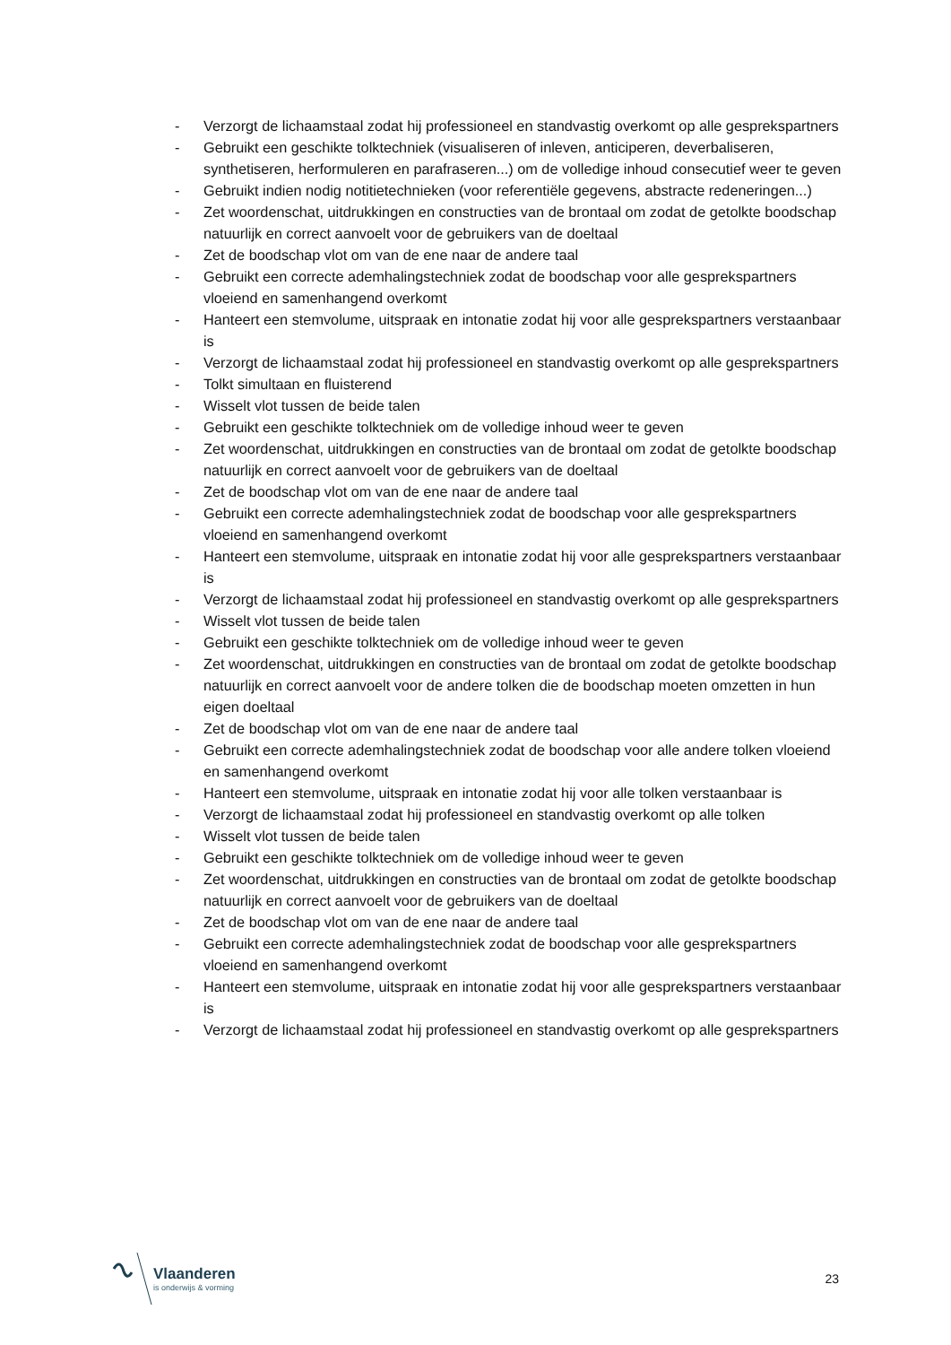- Verzorgt de lichaamstaal zodat hij professioneel en standvastig overkomt op alle gesprekspartners
- Gebruikt een geschikte tolktechniek (visualiseren of inleven, anticiperen, deverbaliseren, synthetiseren, herformuleren en parafraseren...) om de volledige inhoud consecutief weer te geven
- Gebruikt indien nodig notitietechnieken (voor referentiële gegevens, abstracte redeneringen...)
- Zet woordenschat, uitdrukkingen en constructies van de brontaal om zodat de getolkte boodschap natuurlijk en correct aanvoelt voor de gebruikers van de doeltaal
- Zet de boodschap vlot om van de ene naar de andere taal
- Gebruikt een correcte ademhalingstechniek zodat de boodschap voor alle gesprekspartners vloeiend en samenhangend overkomt
- Hanteert een stemvolume, uitspraak en intonatie zodat hij voor alle gesprekspartners verstaanbaar is
- Verzorgt de lichaamstaal zodat hij professioneel en standvastig overkomt op alle gesprekspartners
- Tolkt simultaan en fluisterend
- Wisselt vlot tussen de beide talen
- Gebruikt een geschikte tolktechniek om de volledige inhoud weer te geven
- Zet woordenschat, uitdrukkingen en constructies van de brontaal om zodat de getolkte boodschap natuurlijk en correct aanvoelt voor de gebruikers van de doeltaal
- Zet de boodschap vlot om van de ene naar de andere taal
- Gebruikt een correcte ademhalingstechniek zodat de boodschap voor alle gesprekspartners vloeiend en samenhangend overkomt
- Hanteert een stemvolume, uitspraak en intonatie zodat hij voor alle gesprekspartners verstaanbaar is
- Verzorgt de lichaamstaal zodat hij professioneel en standvastig overkomt op alle gesprekspartners
- Wisselt vlot tussen de beide talen
- Gebruikt een geschikte tolktechniek om de volledige inhoud weer te geven
- Zet woordenschat, uitdrukkingen en constructies van de brontaal om zodat de getolkte boodschap natuurlijk en correct aanvoelt voor de andere tolken die de boodschap moeten omzetten in hun eigen doeltaal
- Zet de boodschap vlot om van de ene naar de andere taal
- Gebruikt een correcte ademhalingstechniek zodat de boodschap voor alle andere tolken vloeiend en samenhangend overkomt
- Hanteert een stemvolume, uitspraak en intonatie zodat hij voor alle tolken verstaanbaar is
- Verzorgt de lichaamstaal zodat hij professioneel en standvastig overkomt op alle tolken
- Wisselt vlot tussen de beide talen
- Gebruikt een geschikte tolktechniek om de volledige inhoud weer te geven
- Zet woordenschat, uitdrukkingen en constructies van de brontaal om zodat de getolkte boodschap natuurlijk en correct aanvoelt voor de gebruikers van de doeltaal
- Zet de boodschap vlot om van de ene naar de andere taal
- Gebruikt een correcte ademhalingstechniek zodat de boodschap voor alle gesprekspartners vloeiend en samenhangend overkomt
- Hanteert een stemvolume, uitspraak en intonatie zodat hij voor alle gesprekspartners verstaanbaar is
- Verzorgt de lichaamstaal zodat hij professioneel en standvastig overkomt op alle gesprekspartners
Vlaanderen
is onderwijs & vorming
23